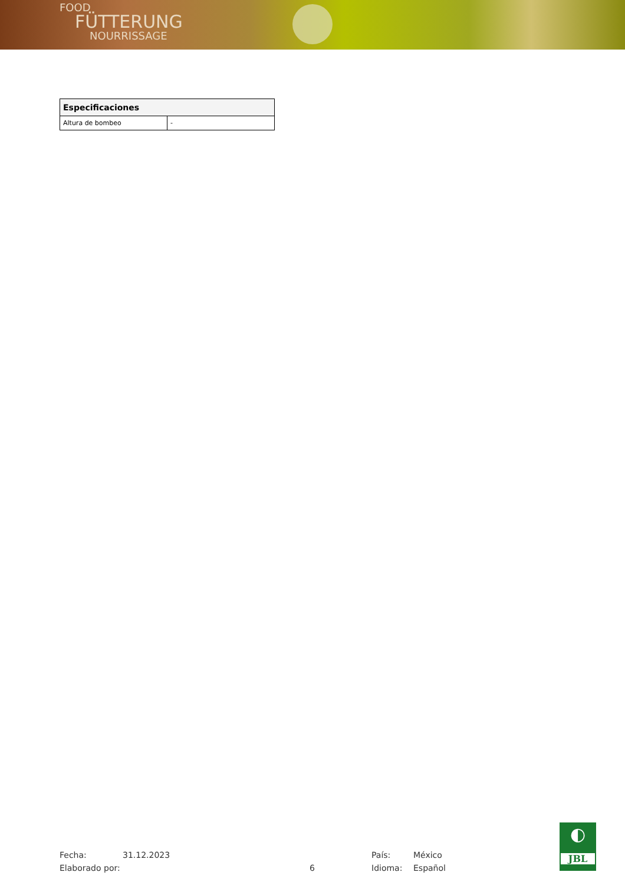FOOD
FÜTTERUNG
NOURRISSAGE
| Especificaciones | |
| --- | --- |
| Altura de bombeo | - |
Fecha: 31.12.2023 País: México
Elaborado por: 6 Idioma: Español
◐
JBL